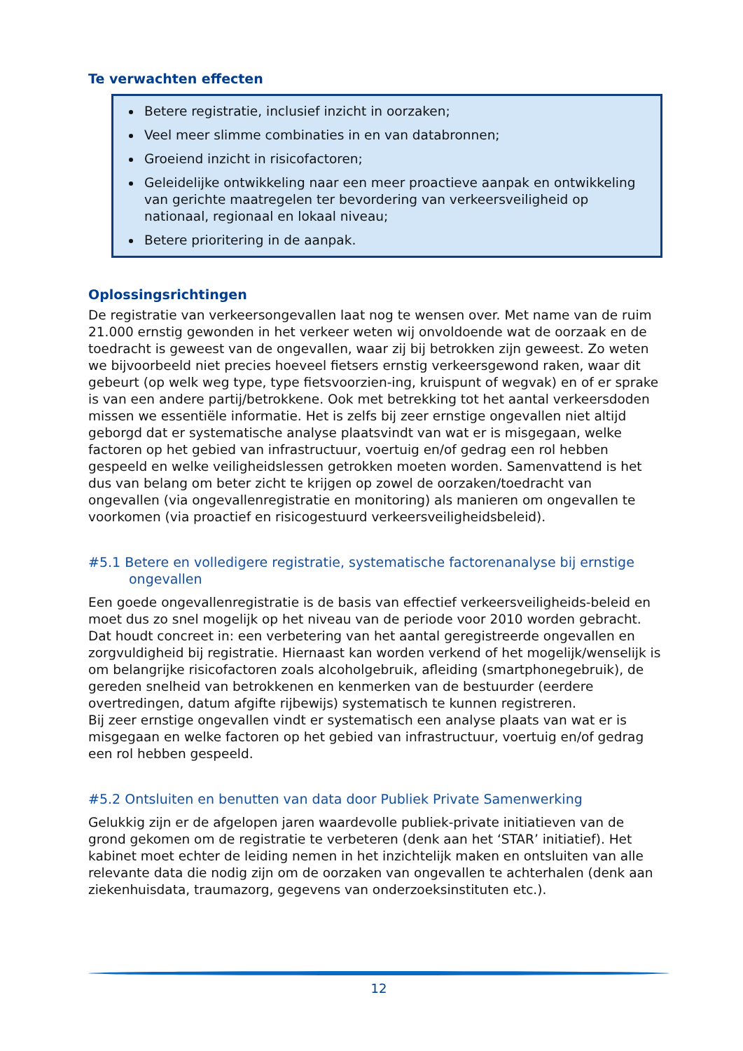Te verwachten effecten
Betere registratie, inclusief inzicht in oorzaken;
Veel meer slimme combinaties in en van databronnen;
Groeiend inzicht in risicofactoren;
Geleidelijke ontwikkeling naar een meer proactieve aanpak en ontwikkeling van gerichte maatregelen ter bevordering van verkeersveiligheid op nationaal, regionaal en lokaal niveau;
Betere prioritering in de aanpak.
Oplossingsrichtingen
De registratie van verkeersongevallen laat nog te wensen over. Met name van de ruim 21.000 ernstig gewonden in het verkeer weten wij onvoldoende wat de oorzaak en de toedracht is geweest van de ongevallen, waar zij bij betrokken zijn geweest. Zo weten we bijvoorbeeld niet precies hoeveel fietsers ernstig verkeersgewond raken, waar dit gebeurt (op welk weg type, type fietsvoorzien-ing, kruispunt of wegvak) en of er sprake is van een andere partij/betrokkene. Ook met betrekking tot het aantal verkeersdoden missen we essentiële informatie. Het is zelfs bij zeer ernstige ongevallen niet altijd geborgd dat er systematische analyse plaatsvindt van wat er is misgegaan, welke factoren op het gebied van infrastructuur, voertuig en/of gedrag een rol hebben gespeeld en welke veiligheidslessen getrokken moeten worden. Samenvattend is het dus van belang om beter zicht te krijgen op zowel de oorzaken/toedracht van ongevallen (via ongevallenregistratie en monitoring) als manieren om ongevallen te voorkomen (via proactief en risicogestuurd verkeersveiligheidsbeleid).
#5.1 Betere en volledigere registratie, systematische factorenanalyse bij ernstige ongevallen
Een goede ongevallenregistratie is de basis van effectief verkeersveiligheids-beleid en moet dus zo snel mogelijk op het niveau van de periode voor 2010 worden gebracht. Dat houdt concreet in: een verbetering van het aantal geregistreerde ongevallen en zorgvuldigheid bij registratie. Hiernaast kan worden verkend of het mogelijk/wenselijk is om belangrijke risicofactoren zoals alcoholgebruik, afleiding (smartphonegebruik), de gereden snelheid van betrokkenen en kenmerken van de bestuurder (eerdere overtredingen, datum afgifte rijbewijs) systematisch te kunnen registreren.
Bij zeer ernstige ongevallen vindt er systematisch een analyse plaats van wat er is misgegaan en welke factoren op het gebied van infrastructuur, voertuig en/of gedrag een rol hebben gespeeld.
#5.2 Ontsluiten en benutten van data door Publiek Private Samenwerking
Gelukkig zijn er de afgelopen jaren waardevolle publiek-private initiatieven van de grond gekomen om de registratie te verbeteren (denk aan het ‘STAR’ initiatief). Het kabinet moet echter de leiding nemen in het inzichtelijk maken en ontsluiten van alle relevante data die nodig zijn om de oorzaken van ongevallen te achterhalen (denk aan ziekenhuisdata, traumazorg, gegevens van onderzoeksinstituten etc.).
12